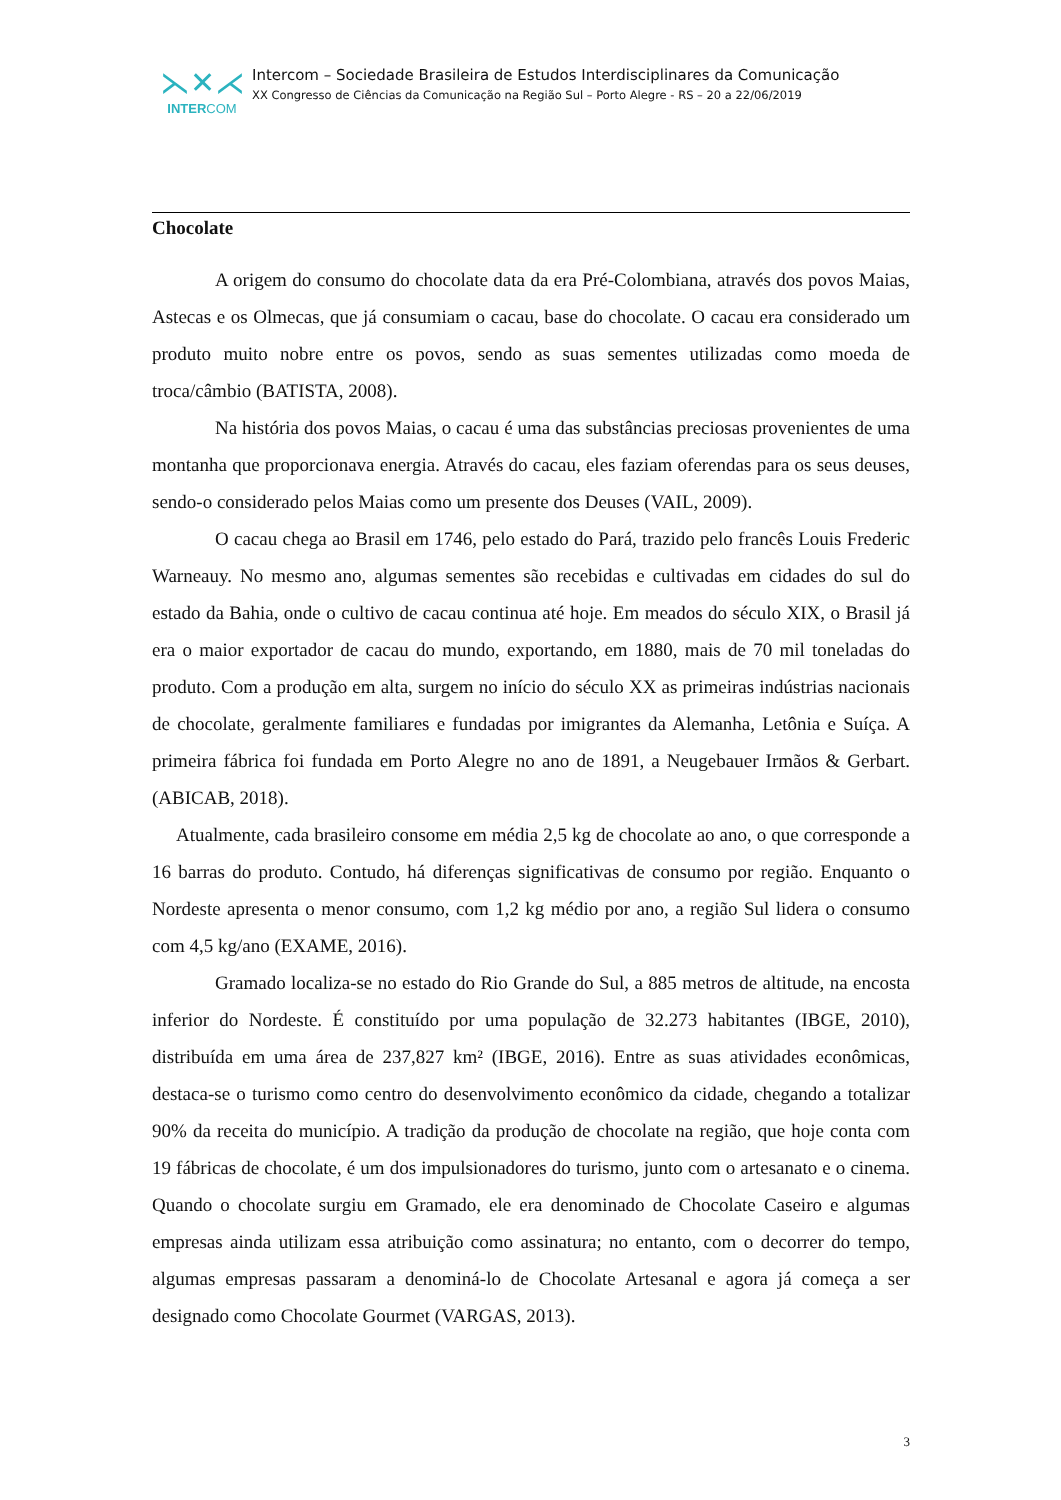⋋✕⋌
INTERCOM
Intercom – Sociedade Brasileira de Estudos Interdisciplinares da Comunicação
XX Congresso de Ciências da Comunicação na Região Sul – Porto Alegre - RS – 20 a 22/06/2019
Chocolate
A origem do consumo do chocolate data da era Pré-Colombiana, através dos povos Maias, Astecas e os Olmecas, que já consumiam o cacau, base do chocolate. O cacau era considerado um produto muito nobre entre os povos, sendo as suas sementes utilizadas como moeda de troca/câmbio (BATISTA, 2008).
Na história dos povos Maias, o cacau é uma das substâncias preciosas provenientes de uma montanha que proporcionava energia. Através do cacau, eles faziam oferendas para os seus deuses, sendo-o considerado pelos Maias como um presente dos Deuses (VAIL, 2009).
O cacau chega ao Brasil em 1746, pelo estado do Pará, trazido pelo francês Louis Frederic Warneauy. No mesmo ano, algumas sementes são recebidas e cultivadas em cidades do sul do estado da Bahia, onde o cultivo de cacau continua até hoje. Em meados do século XIX, o Brasil já era o maior exportador de cacau do mundo, exportando, em 1880, mais de 70 mil toneladas do produto. Com a produção em alta, surgem no início do século XX as primeiras indústrias nacionais de chocolate, geralmente familiares e fundadas por imigrantes da Alemanha, Letônia e Suíça. A primeira fábrica foi fundada em Porto Alegre no ano de 1891, a Neugebauer Irmãos & Gerbart. (ABICAB, 2018).
Atualmente, cada brasileiro consome em média 2,5 kg de chocolate ao ano, o que corresponde a 16 barras do produto. Contudo, há diferenças significativas de consumo por região. Enquanto o Nordeste apresenta o menor consumo, com 1,2 kg médio por ano, a região Sul lidera o consumo com 4,5 kg/ano (EXAME, 2016).
Gramado localiza-se no estado do Rio Grande do Sul, a 885 metros de altitude, na encosta inferior do Nordeste. É constituído por uma população de 32.273 habitantes (IBGE, 2010), distribuída em uma área de 237,827 km² (IBGE, 2016). Entre as suas atividades econômicas, destaca-se o turismo como centro do desenvolvimento econômico da cidade, chegando a totalizar 90% da receita do município. A tradição da produção de chocolate na região, que hoje conta com 19 fábricas de chocolate, é um dos impulsionadores do turismo, junto com o artesanato e o cinema. Quando o chocolate surgiu em Gramado, ele era denominado de Chocolate Caseiro e algumas empresas ainda utilizam essa atribuição como assinatura; no entanto, com o decorrer do tempo, algumas empresas passaram a denominá-lo de Chocolate Artesanal e agora já começa a ser designado como Chocolate Gourmet (VARGAS, 2013).
3